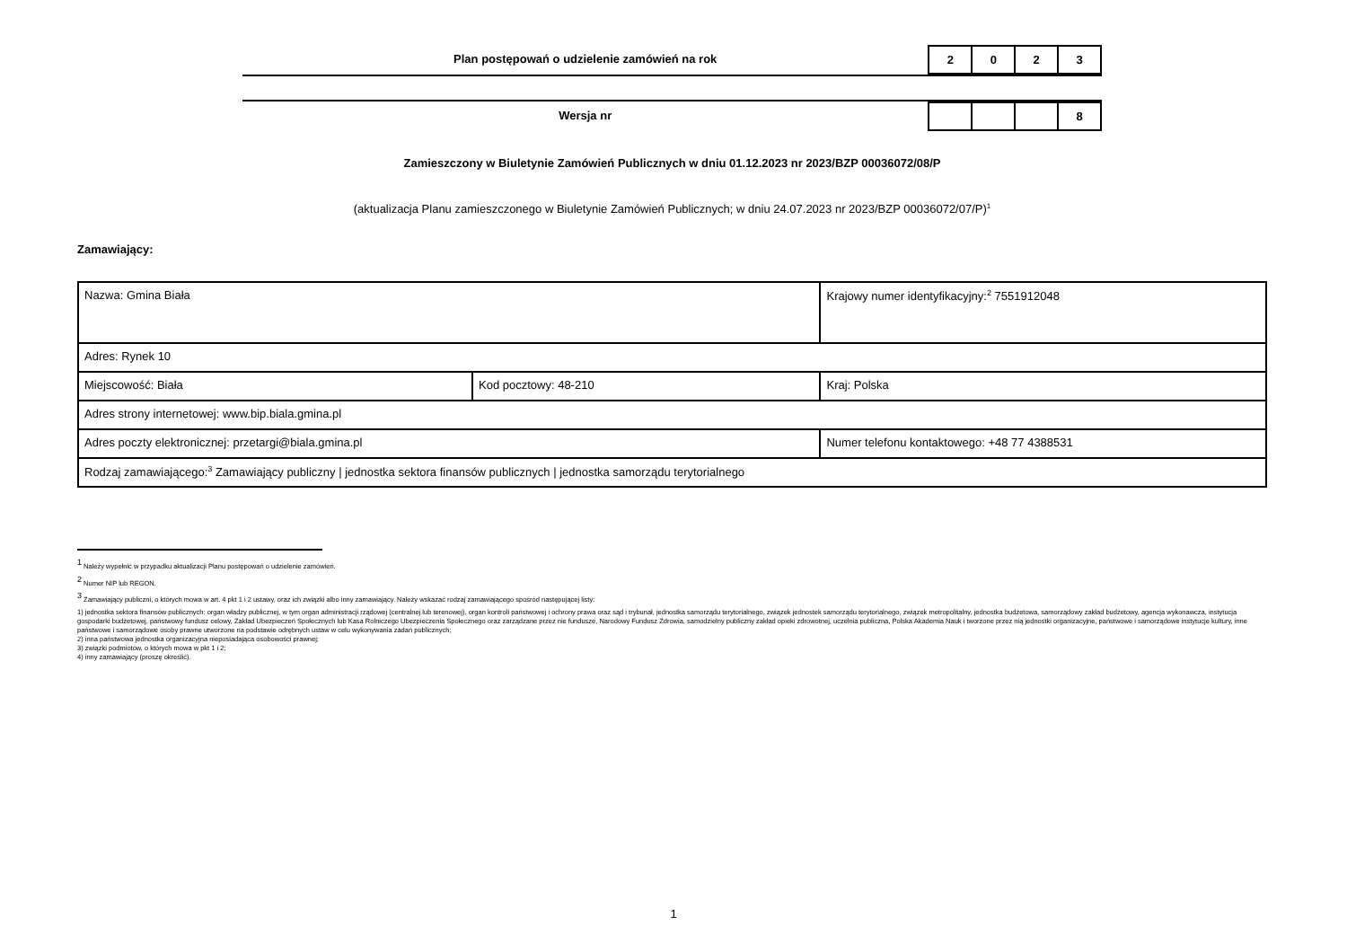Plan postępowań o udzielenie zamówień na rok
| 2 | 0 | 2 | 3 |
Wersja nr
| | | | 8 |
Zamieszczony w Biuletynie Zamówień Publicznych w dniu 01.12.2023 nr 2023/BZP 00036072/08/P
(aktualizacja Planu zamieszczonego w Biuletynie Zamówień Publicznych; w dniu 24.07.2023 nr 2023/BZP 00036072/07/P)<sup>1</sup>
Zamawiający:
| Nazwa: Gmina Biała | | | Krajowy numer identyfikacyjny:<sup>2</sup> 7551912048 |
| Adres: Rynek 10 | | | |
| Miejscowość: Biała | Kod pocztowy: 48-210 | | Kraj: Polska |
| Adres strony internetowej: www.bip.biala.gmina.pl | | | |
| Adres poczty elektronicznej: przetargi@biala.gmina.pl | | Numer telefonu kontaktowego: +48 77 4388531 | |
| Rodzaj zamawiającego:<sup>3</sup> Zamawiający publiczny / jednostka sektora finansów publicznych / jednostka samorządu terytorialnego | | | |
<sup>1</sup> Należy wypełnić w przypadku aktualizacji Planu postępowań o udzielenie zamówień.
<sup>2</sup> Numer NIP lub REGON.
<sup>3</sup> Zamawiający publiczni, o których mowa w art. 4 pkt 1 i 2 ustawy, oraz ich związki albo inny zamawiający. Należy wskazać rodzaj zamawiającego spośród następującej listy:
1) jednostka sektora finansów publicznych: organ władzy publicznej, w tym organ administracji rządowej (centralnej lub terenowej), organ kontroli państwowej i ochrony prawa oraz sąd i trybunał, jednostka samorządu terytorialnego, związek jednostek samorządu terytorialnego, związek metropolitalny, jednostka budżetowa, samorządowy zakład budżetowy, agencja wykonawcza, instytucja gospodarki budżetowej, państwowy fundusz celowy, Zakład Ubezpieczeń Społecznych lub Kasa Rolniczego Ubezpieczenia Społecznego oraz zarządzane przez nie fundusze, Narodowy Fundusz Zdrowia, samodzielny publiczny zakład opieki zdrowotnej, uczelnia publiczna, Polska Akademia Nauk i tworzone przez nią jednostki organizacyjne, państwowe i samorządowe instytucje kultury, inne państwowe i samorządowe osoby prawne utworzone na podstawie odrębnych ustaw w celu wykonywania zadań publicznych;
2) inna państwowa jednostka organizacyjna nieposiadająca osobowości prawnej;
3) związki podmiotów, o których mowa w pkt 1 i 2;
4) inny zamawiający (proszę określić).
1